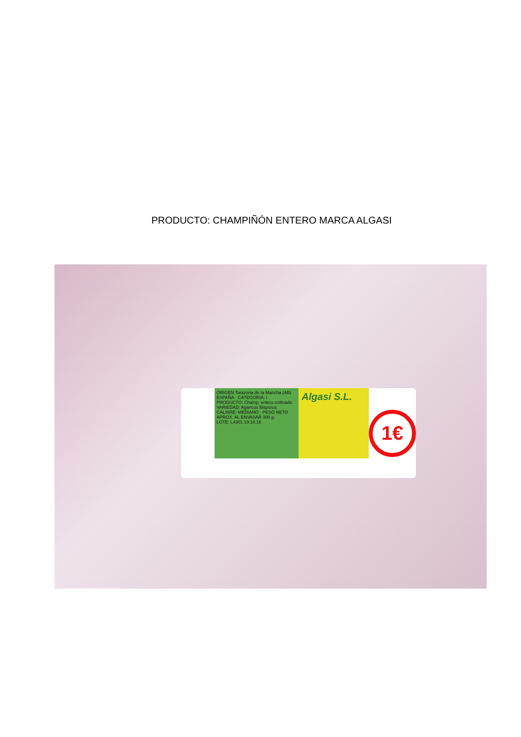PRODUCTO: CHAMPIÑÓN ENTERO MARCA ALGASI
ORIGEN Tarazona de la Mancha (AB) ESPAÑA · CATEGORIA: I
PRODUCTO: Champ. entero cultivado
VARIEDAD: Agaricus Bisporus
CALIBRE: MEDIANO · PESO NETO APROX. AL ENVASAR 300 g.
LOTE: L4301 19.10.15
Algasi S.L.
1€